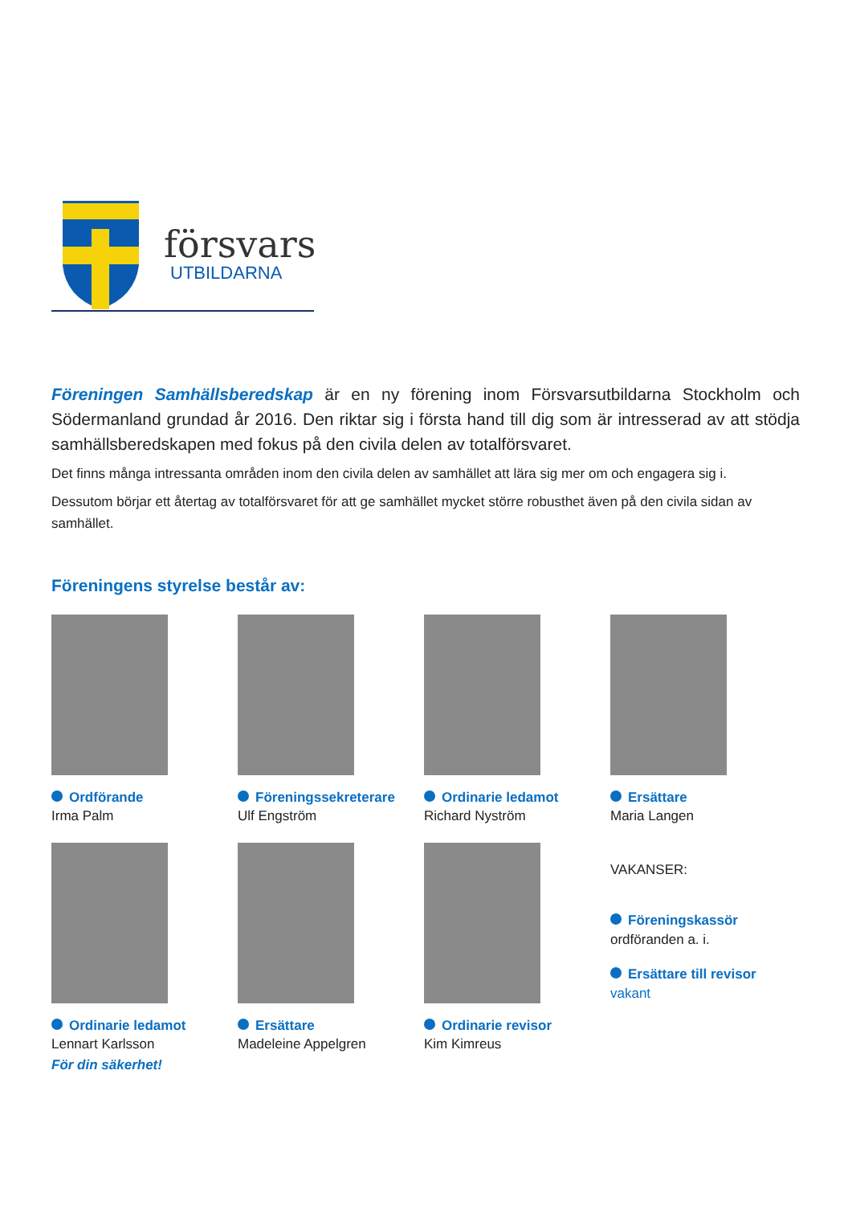försvars
UTBILDARNA
Föreningen Samhällsberedskap är en ny förening inom Försvarsutbildarna Stockholm och Södermanland grundad år 2016. Den riktar sig i första hand till dig som är intresserad av att stödja samhällsberedskapen med fokus på den civila delen av totalförsvaret.
Det finns många intressanta områden inom den civila delen av samhället att lära sig mer om och engagera sig i.
Dessutom börjar ett återtag av totalförsvaret för att ge samhället mycket större robusthet även på den civila sidan av samhället.
Föreningens styrelse består av:
Ordförande
Irma Palm
Föreningssekreterare
Ulf Engström
Ordinarie ledamot
Richard Nyström
Ersättare
Maria Langen
Ordinarie ledamot
Lennart Karlsson
För din säkerhet!
Ersättare
Madeleine Appelgren
Ordinarie revisor
Kim Kimreus
VAKANSER:
Föreningskassör
ordföranden a. i.
Ersättare till revisor
vakant